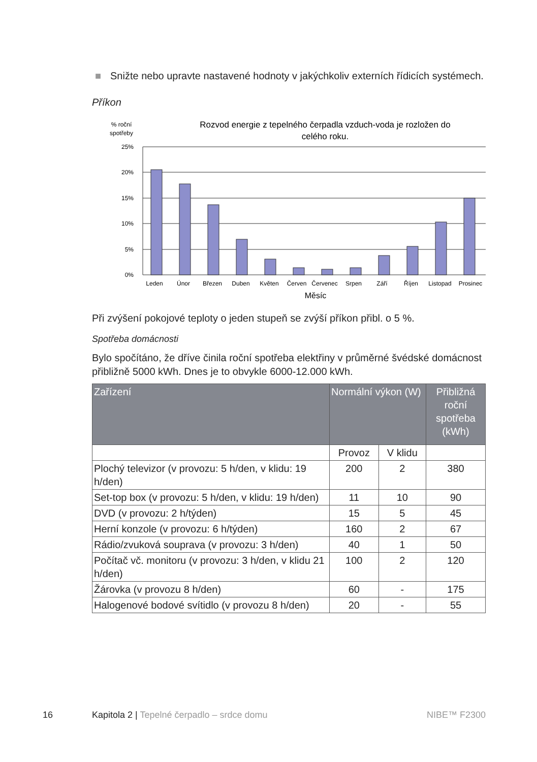■ Snižte nebo upravte nastavené hodnoty v jakýchkoliv externích řídicích systémech.
Příkon
% roční
spotřeby
Rozvod energie z tepelného čerpadla vzduch-voda je rozložen do
celého roku.
25%
20%
15%
10%
5%
0%
Leden
Únor
Březen
Duben
Květen
Červen
Červenec
Srpen
Září
Říjen
Listopad
Prosinec
Měsíc
Při zvýšení pokojové teploty o jeden stupeň se zvýší příkon přibl. o 5 %.
Spotřeba domácnosti
Bylo spočítáno, že dříve činila roční spotřeba elektřiny v průměrné švédské domácnost přibližně 5000 kWh. Dnes je to obvykle 6000-12.000 kWh.
| Zařízení | Normální výkon (W) | | Přibližná roční spotřeba (kWh) |
| --- | --- | --- | --- |
| | Provoz | V klidu | |
| Plochý televizor (v provozu: 5 h/den, v klidu: 19 h/den) | 200 | 2 | 380 |
| Set-top box (v provozu: 5 h/den, v klidu: 19 h/den) | 11 | 10 | 90 |
| DVD (v provozu: 2 h/týden) | 15 | 5 | 45 |
| Herní konzole (v provozu: 6 h/týden) | 160 | 2 | 67 |
| Rádio/zvuková souprava (v provozu: 3 h/den) | 40 | 1 | 50 |
| Počítač vč. monitoru (v provozu: 3 h/den, v klidu 21 h/den) | 100 | 2 | 120 |
| Žárovka (v provozu 8 h/den) | 60 | - | 175 |
| Halogenové bodové svítidlo (v provozu 8 h/den) | 20 | - | 55 |
16 Kapitola 2 | Tepelné čerpadlo – srdce domu NIBE™ F2300